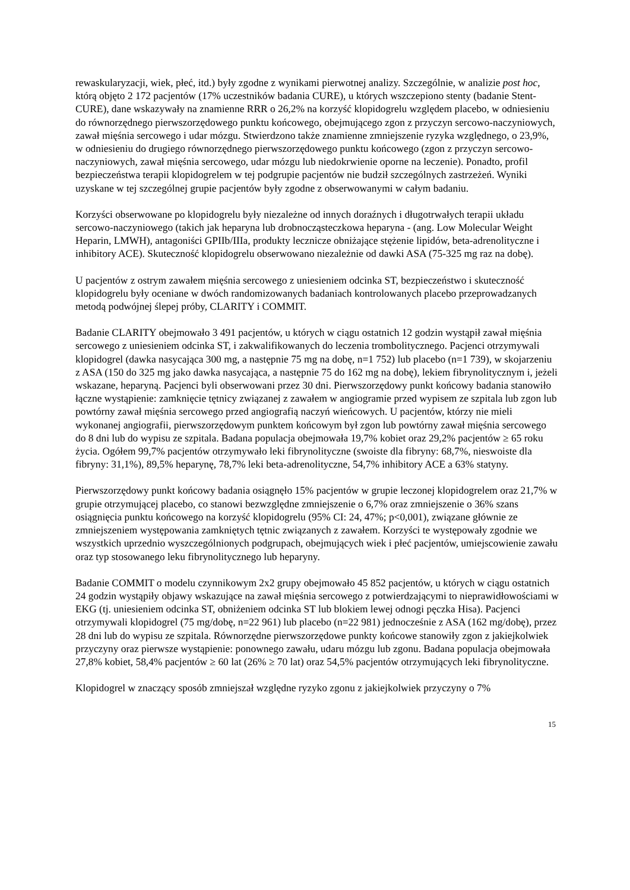rewaskularyzacji, wiek, płeć, itd.) były zgodne z wynikami pierwotnej analizy. Szczególnie, w analizie post hoc, którą objęto 2 172 pacjentów (17% uczestników badania CURE), u których wszczepiono stenty (badanie Stent-CURE), dane wskazywały na znamienne RRR o 26,2% na korzyść klopidogrelu względem placebo, w odniesieniu do równorzędnego pierwszorzędowego punktu końcowego, obejmującego zgon z przyczyn sercowo-naczyniowych, zawał mięśnia sercowego i udar mózgu. Stwierdzono także znamienne zmniejszenie ryzyka względnego, o 23,9%, w odniesieniu do drugiego równorzędnego pierwszorzędowego punktu końcowego (zgon z przyczyn sercowo-naczyniowych, zawał mięśnia sercowego, udar mózgu lub niedokrwienie oporne na leczenie). Ponadto, profil bezpieczeństwa terapii klopidogrelem w tej podgrupie pacjentów nie budził szczególnych zastrzeżeń. Wyniki uzyskane w tej szczególnej grupie pacjentów były zgodne z obserwowanymi w całym badaniu.
Korzyści obserwowane po klopidogrelu były niezależne od innych doraźnych i długotrwałych terapii układu sercowo-naczyniowego (takich jak heparyna lub drobnocząsteczkowa heparyna - (ang. Low Molecular Weight Heparin, LMWH), antagoniści GPIIb/IIIa, produkty lecznicze obniżające stężenie lipidów, beta-adrenolityczne i inhibitory ACE). Skuteczność klopidogrelu obserwowano niezależnie od dawki ASA (75-325 mg raz na dobę).
U pacjentów z ostrym zawałem mięśnia sercowego z uniesieniem odcinka ST, bezpieczeństwo i skuteczność klopidogrelu były oceniane w dwóch randomizowanych badaniach kontrolowanych placebo przeprowadzanych metodą podwójnej ślepej próby, CLARITY i COMMIT.
Badanie CLARITY obejmowało 3 491 pacjentów, u których w ciągu ostatnich 12 godzin wystąpił zawał mięśnia sercowego z uniesieniem odcinka ST, i zakwalifikowanych do leczenia trombolitycznego. Pacjenci otrzymywali klopidogrel (dawka nasycająca 300 mg, a następnie 75 mg na dobę, n=1 752) lub placebo (n=1 739), w skojarzeniu z ASA (150 do 325 mg jako dawka nasycająca, a następnie 75 do 162 mg na dobę), lekiem fibrynolitycznym i, jeżeli wskazane, heparyną. Pacjenci byli obserwowani przez 30 dni. Pierwszorzędowy punkt końcowy badania stanowiło łączne wystąpienie: zamknięcie tętnicy związanej z zawałem w angiogramie przed wypisem ze szpitala lub zgon lub powtórny zawał mięśnia sercowego przed angiografią naczyń wieńcowych. U pacjentów, którzy nie mieli wykonanej angiografii, pierwszorzędowym punktem końcowym był zgon lub powtórny zawał mięśnia sercowego do 8 dni lub do wypisu ze szpitala. Badana populacja obejmowała 19,7% kobiet oraz 29,2% pacjentów ≥ 65 roku życia. Ogółem 99,7% pacjentów otrzymywało leki fibrynolityczne (swoiste dla fibryny: 68,7%, nieswoiste dla fibryny: 31,1%), 89,5% heparynę, 78,7% leki beta-adrenolityczne, 54,7% inhibitory ACE a 63% statyny.
Pierwszorzędowy punkt końcowy badania osiągnęło 15% pacjentów w grupie leczonej klopidogrelem oraz 21,7% w grupie otrzymującej placebo, co stanowi bezwzględne zmniejszenie o 6,7% oraz zmniejszenie o 36% szans osiągnięcia punktu końcowego na korzyść klopidogrelu (95% CI: 24, 47%; p<0,001), związane głównie ze zmniejszeniem występowania zamkniętych tętnic związanych z zawałem. Korzyści te występowały zgodnie we wszystkich uprzednio wyszczególnionych podgrupach, obejmujących wiek i płeć pacjentów, umiejscowienie zawału oraz typ stosowanego leku fibrynolitycznego lub heparyny.
Badanie COMMIT o modelu czynnikowym 2x2 grupy obejmowało 45 852 pacjentów, u których w ciągu ostatnich 24 godzin wystąpiły objawy wskazujące na zawał mięśnia sercowego z potwierdzającymi to nieprawidłowościami w EKG (tj. uniesieniem odcinka ST, obniżeniem odcinka ST lub blokiem lewej odnogi pęczka Hisa). Pacjenci otrzymywali klopidogrel (75 mg/dobę, n=22 961) lub placebo (n=22 981) jednocześnie z ASA (162 mg/dobę), przez 28 dni lub do wypisu ze szpitala. Równorzędne pierwszorzędowe punkty końcowe stanowiły zgon z jakiejkolwiek przyczyny oraz pierwsze wystąpienie: ponownego zawału, udaru mózgu lub zgonu. Badana populacja obejmowała 27,8% kobiet, 58,4% pacjentów ≥ 60 lat (26% ≥ 70 lat) oraz 54,5% pacjentów otrzymujących leki fibrynolityczne.
Klopidogrel w znaczący sposób zmniejszał względne ryzyko zgonu z jakiejkolwiek przyczyny o 7%
15